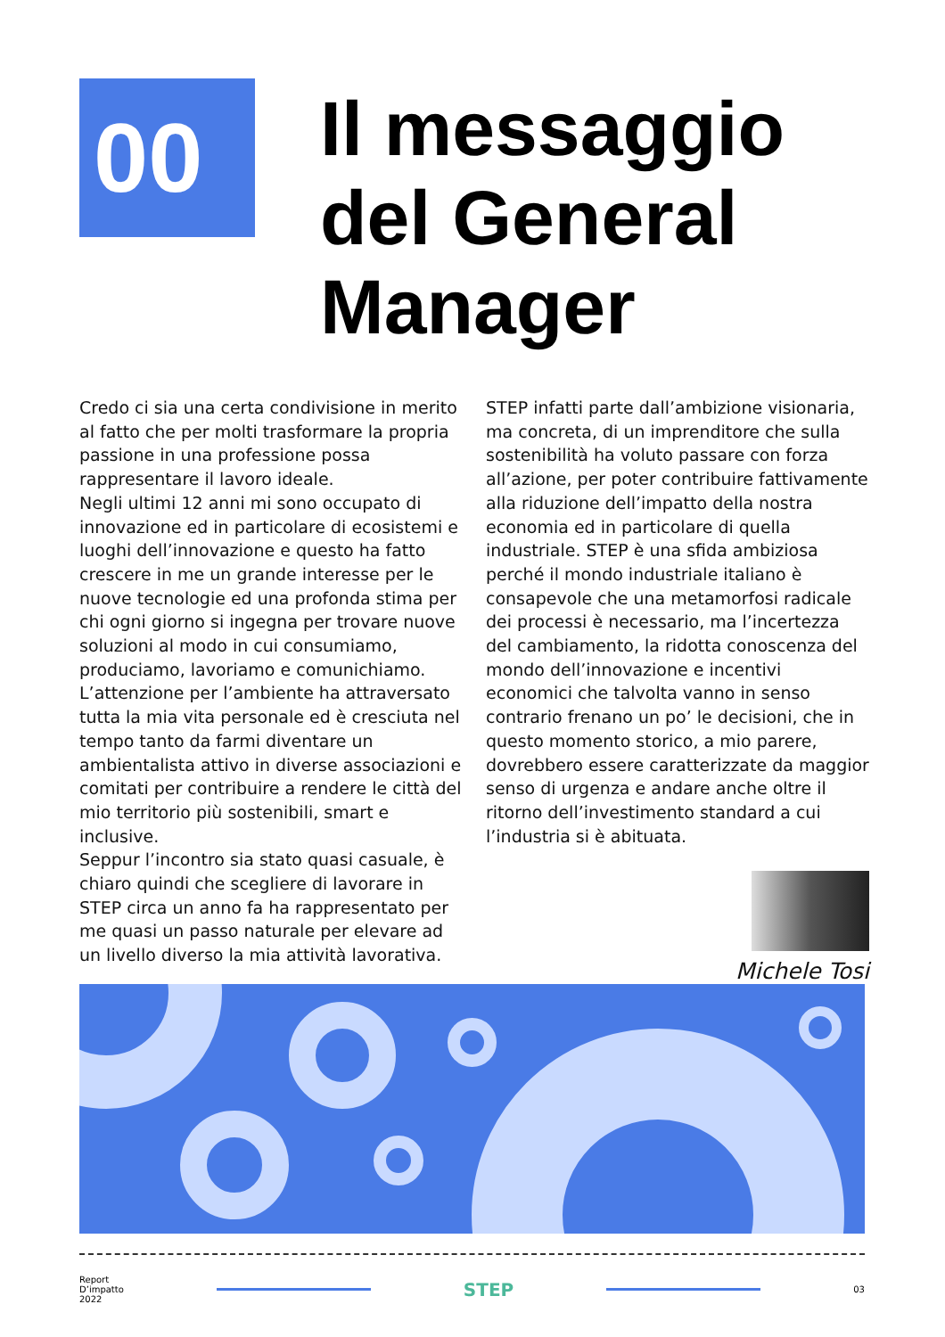00
Il messaggio
del General
Manager
Credo ci sia una certa condivisione in merito al fatto che per molti trasformare la propria passione in una professione possa rappresentare il lavoro ideale.
Negli ultimi 12 anni mi sono occupato di innovazione ed in particolare di ecosistemi e luoghi dell’innovazione e questo ha fatto crescere in me un grande interesse per le nuove tecnologie ed una profonda stima per chi ogni giorno si ingegna per trovare nuove soluzioni al modo in cui consumiamo, produciamo, lavoriamo e comunichiamo.
L’attenzione per l’ambiente ha attraversato tutta la mia vita personale ed è cresciuta nel tempo tanto da farmi diventare un ambientalista attivo in diverse associazioni e comitati per contribuire a rendere le città del mio territorio più sostenibili, smart e inclusive.
Seppur l’incontro sia stato quasi casuale, è chiaro quindi che scegliere di lavorare in STEP circa un anno fa ha rappresentato per me quasi un passo naturale per elevare ad un livello diverso la mia attività lavorativa.
STEP infatti parte dall’ambizione visionaria, ma concreta, di un imprenditore che sulla sostenibilità ha voluto passare con forza all’azione, per poter contribuire fattivamente alla riduzione dell’impatto della nostra economia ed in particolare di quella industriale. STEP è una sfida ambiziosa perché il mondo industriale italiano è consapevole che una metamorfosi radicale dei processi è necessario, ma l’incertezza del cambiamento, la ridotta conoscenza del mondo dell’innovazione e incentivi economici che talvolta vanno in senso contrario frenano un po’ le decisioni, che in questo momento storico, a mio parere, dovrebbero essere caratterizzate da maggior senso di urgenza e andare anche oltre il ritorno dell’investimento standard a cui l’industria si è abituata.
Michele Tosi
Report
D’impatto
2022
STEP
03